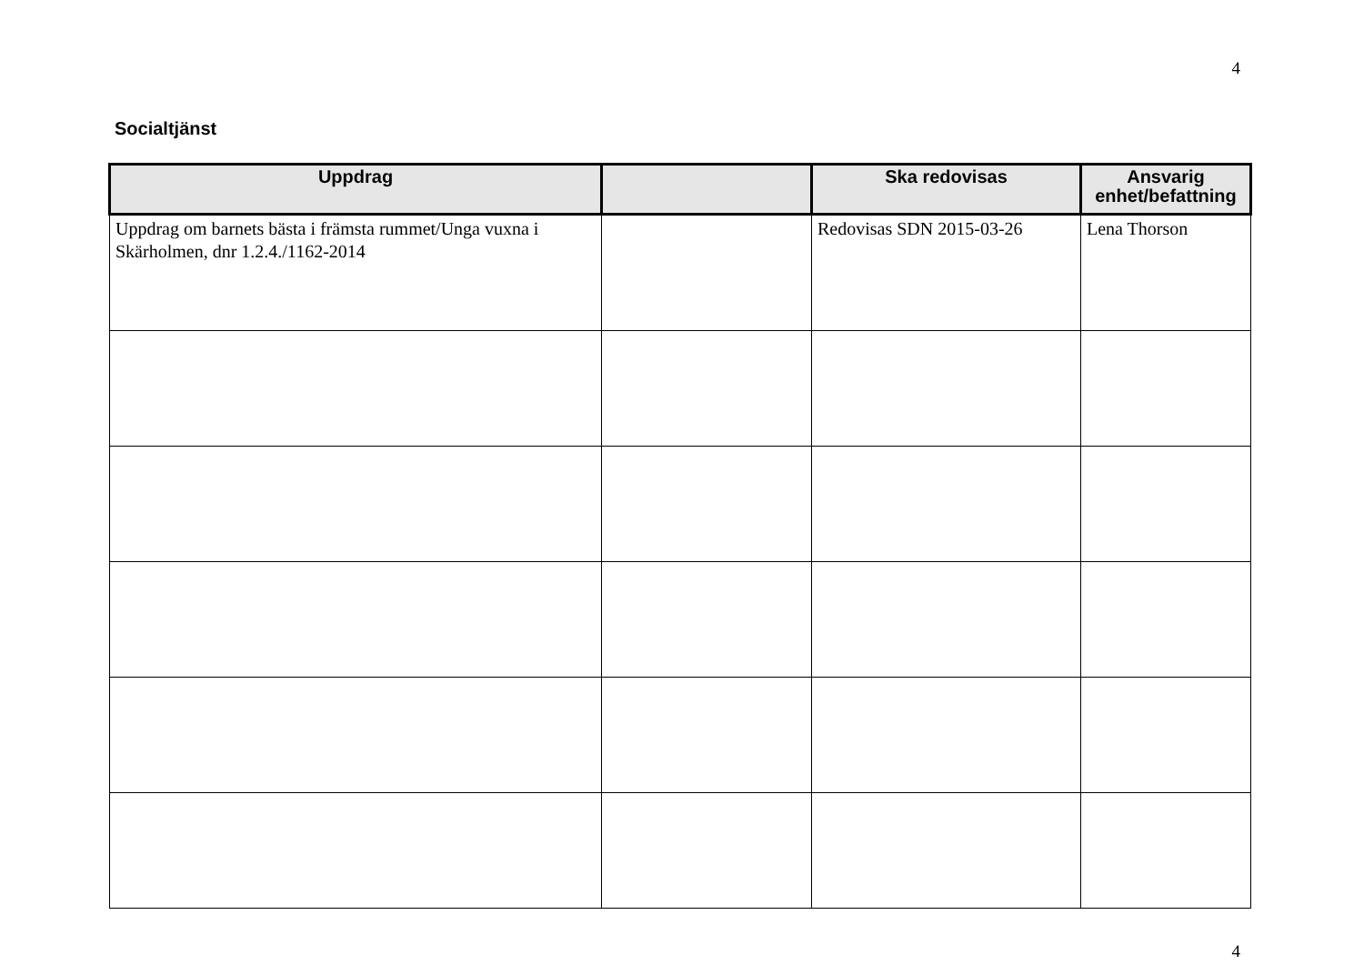4
Socialtjänst
| Uppdrag | | Ska redovisas | Ansvarig enhet/befattning |
| --- | --- | --- | --- |
| Uppdrag om barnets bästa i främsta rummet/Unga vuxna i Skärholmen, dnr 1.2.4./1162-2014 | | Redovisas SDN 2015-03-26 | Lena Thorson |
4